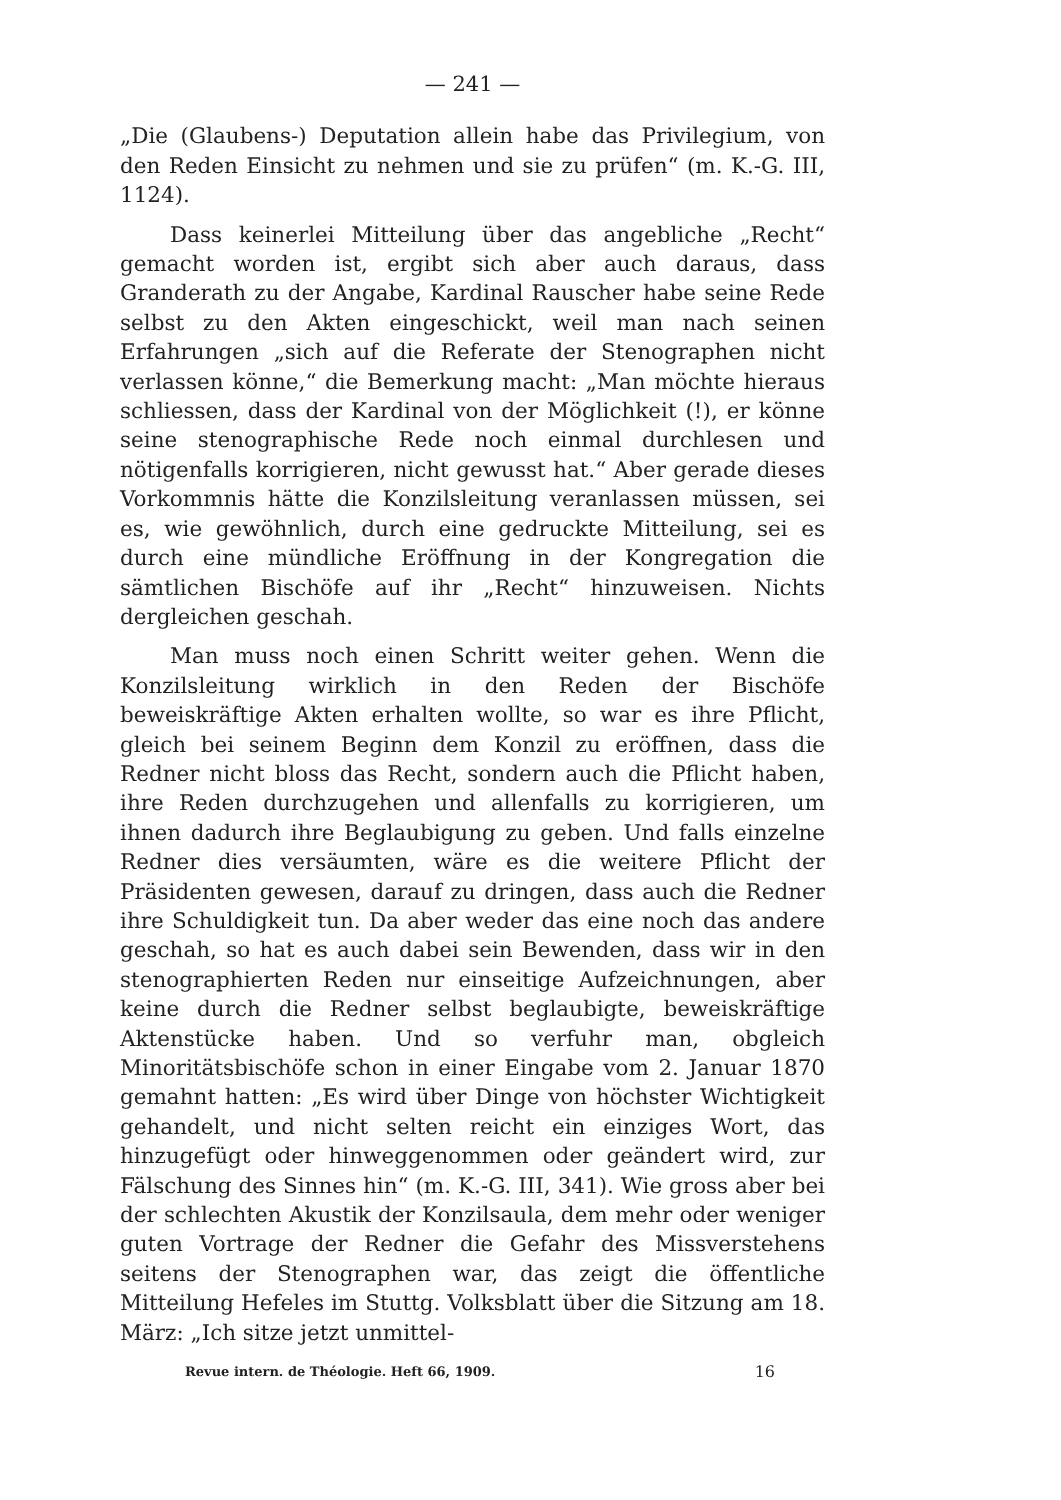— 241 —
„Die (Glaubens-) Deputation allein habe das Privilegium, von den Reden Einsicht zu nehmen und sie zu prüfen“ (m. K.-G. III, 1124).
Dass keinerlei Mitteilung über das angebliche „Recht“ gemacht worden ist, ergibt sich aber auch daraus, dass Granderath zu der Angabe, Kardinal Rauscher habe seine Rede selbst zu den Akten eingeschickt, weil man nach seinen Erfahrungen „sich auf die Referate der Stenographen nicht verlassen könne,“ die Bemerkung macht: „Man möchte hieraus schliessen, dass der Kardinal von der Möglichkeit (!), er könne seine stenographische Rede noch einmal durchlesen und nötigenfalls korrigieren, nicht gewusst hat.“ Aber gerade dieses Vorkommnis hätte die Konzilsleitung veranlassen müssen, sei es, wie gewöhnlich, durch eine gedruckte Mitteilung, sei es durch eine mündliche Eröffnung in der Kongregation die sämtlichen Bischöfe auf ihr „Recht“ hinzuweisen. Nichts dergleichen geschah.
Man muss noch einen Schritt weiter gehen. Wenn die Konzilsleitung wirklich in den Reden der Bischöfe beweiskräftige Akten erhalten wollte, so war es ihre Pflicht, gleich bei seinem Beginn dem Konzil zu eröffnen, dass die Redner nicht bloss das Recht, sondern auch die Pflicht haben, ihre Reden durchzugehen und allenfalls zu korrigieren, um ihnen dadurch ihre Beglaubigung zu geben. Und falls einzelne Redner dies versäumten, wäre es die weitere Pflicht der Präsidenten gewesen, darauf zu dringen, dass auch die Redner ihre Schuldigkeit tun. Da aber weder das eine noch das andere geschah, so hat es auch dabei sein Bewenden, dass wir in den stenographierten Reden nur einseitige Aufzeichnungen, aber keine durch die Redner selbst beglaubigte, beweiskräftige Aktenstücke haben. Und so verfuhr man, obgleich Minoritätsbischöfe schon in einer Eingabe vom 2. Januar 1870 gemahnt hatten: „Es wird über Dinge von höchster Wichtigkeit gehandelt, und nicht selten reicht ein einziges Wort, das hinzugefügt oder hinweggenommen oder geändert wird, zur Fälschung des Sinnes hin“ (m. K.-G. III, 341). Wie gross aber bei der schlechten Akustik der Konzilsaula, dem mehr oder weniger guten Vortrage der Redner die Gefahr des Missverstehens seitens der Stenographen war, das zeigt die öffentliche Mitteilung Hefeles im Stuttg. Volksblatt über die Sitzung am 18. März: „Ich sitze jetzt unmittel-
Revue intern. de Théologie. Heft 66, 1909. 16